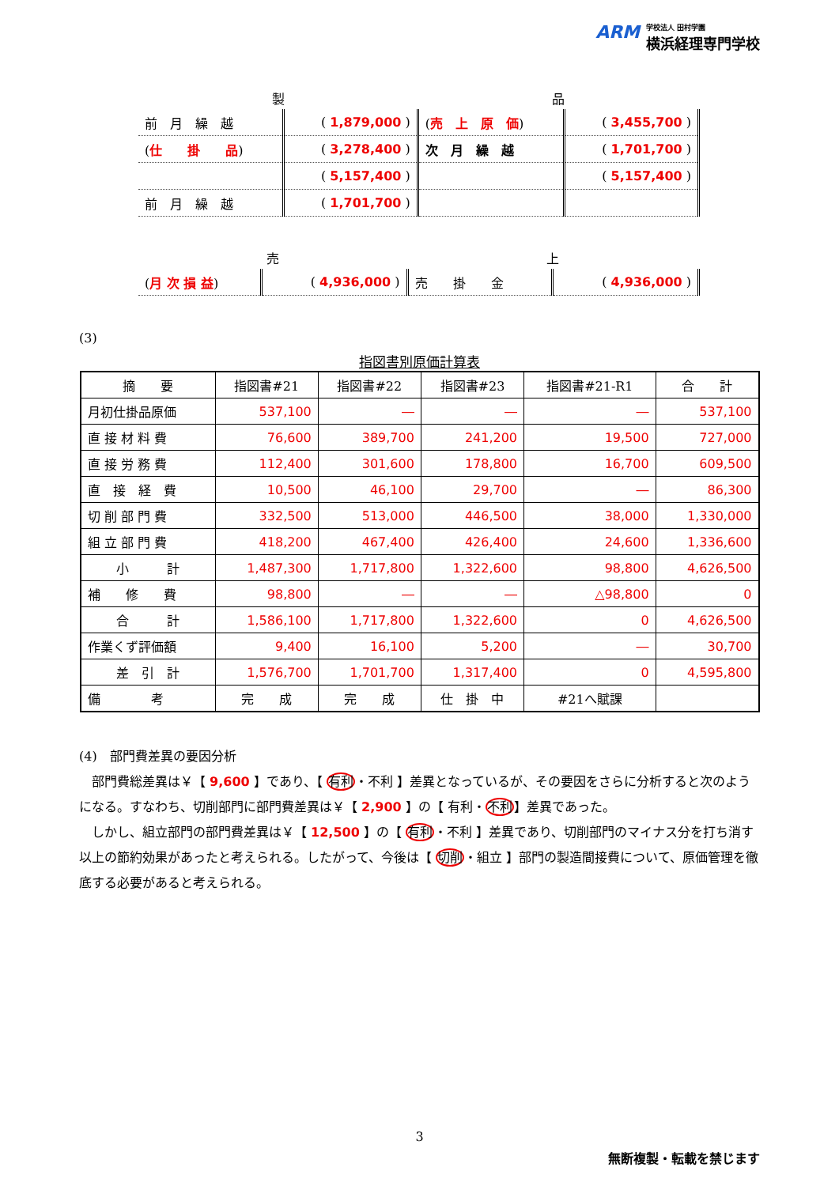ARM
学校法人 田村学園
横浜経理専門学校
| 製 | | 品 | |
| 前 月 繰 越 | ( 1,879,000 ) | ( 売 上 原 価 ) | ( 3,455,700 ) |
| ( 仕 掛 品 ) | ( 3,278,400 ) | 次 月 繰 越 | ( 1,701,700 ) |
| | ( 5,157,400 ) | | ( 5,157,400 ) |
| 前 月 繰 越 | ( 1,701,700 ) | | |
| 売 | | 上 | |
| ( 月 次 損 益 ) | ( 4,936,000 ) | 売 掛 金 | ( 4,936,000 ) |
(3)
指図書別原価計算表
| 摘 要 | 指図書#21 | 指図書#22 | 指図書#23 | 指図書#21-R1 | 合 計 |
| --- | --- | --- | --- | --- | --- |
| 月初仕掛品原価 | 537,100 | ― | ― | ― | 537,100 |
| 直 接 材 料 費 | 76,600 | 389,700 | 241,200 | 19,500 | 727,000 |
| 直 接 労 務 費 | 112,400 | 301,600 | 178,800 | 16,700 | 609,500 |
| 直 接 経 費 | 10,500 | 46,100 | 29,700 | ― | 86,300 |
| 切 削 部 門 費 | 332,500 | 513,000 | 446,500 | 38,000 | 1,330,000 |
| 組 立 部 門 費 | 418,200 | 467,400 | 426,400 | 24,600 | 1,336,600 |
| 小 計 | 1,487,300 | 1,717,800 | 1,322,600 | 98,800 | 4,626,500 |
| 補 修 費 | 98,800 | ― | ― | △98,800 | 0 |
| 合 計 | 1,586,100 | 1,717,800 | 1,322,600 | 0 | 4,626,500 |
| 作業くず評価額 | 9,400 | 16,100 | 5,200 | ― | 30,700 |
| 差 引 計 | 1,576,700 | 1,701,700 | 1,317,400 | 0 | 4,595,800 |
| 備 考 | 完 成 | 完 成 | 仕 掛 中 | #21へ賦課 | |
(4)　部門費差異の要因分析
　部門費総差異は￥【 9,600 】であり、【 有利・不利 】差異となっているが、その要因をさらに分析すると次のようになる。すなわち、切削部門に部門費差異は￥【 2,900 】の【 有利・不利】差異であった。
　しかし、組立部門の部門費差異は￥【 12,500 】の【 有利・不利 】差異であり、切削部門のマイナス分を打ち消す以上の節約効果があったと考えられる。したがって、今後は【 切削・組立 】部門の製造間接費について、原価管理を徹底する必要があると考えられる。
3
無断複製・転載を禁じます